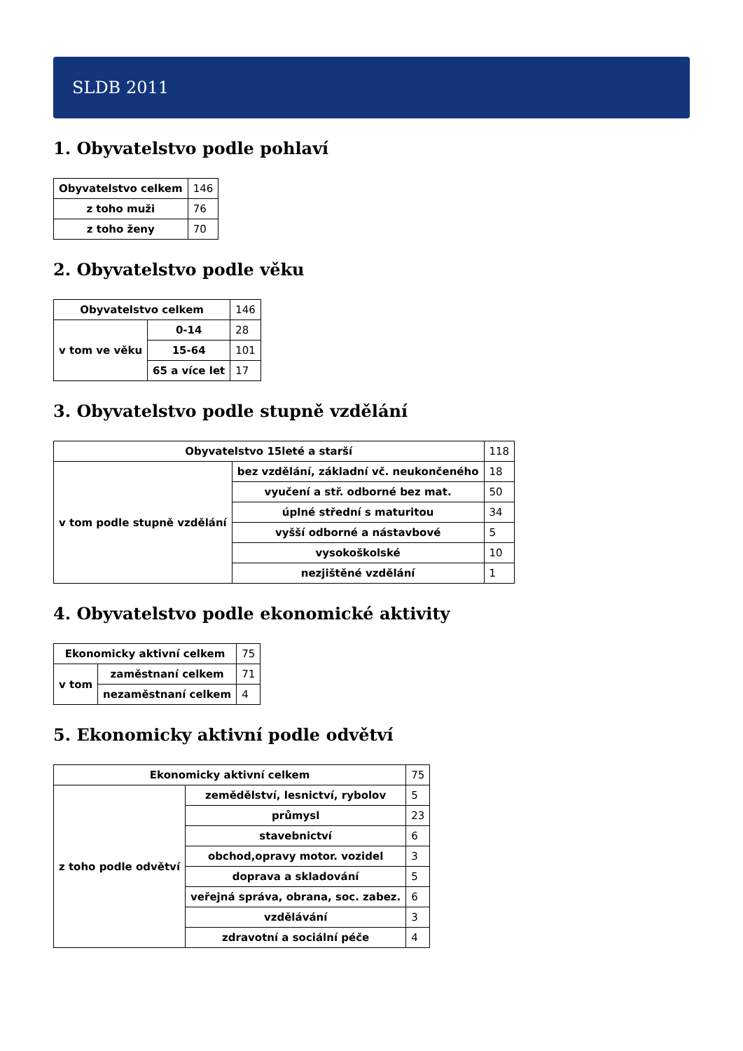SLDB 2011
1. Obyvatelstvo podle pohlaví
| Obyvatelstvo celkem | 146 |
| z toho muži | 76 |
| z toho ženy | 70 |
2. Obyvatelstvo podle věku
| Obyvatelstvo celkem | | 146 |
| v tom ve věku | 0-14 | 28 |
| | 15-64 | 101 |
| | 65 a více let | 17 |
3. Obyvatelstvo podle stupně vzdělání
| Obyvatelstvo 15leté a starší | | 118 |
| v tom podle stupně vzdělání | bez vzdělání, základní vč. neukončeného | 18 |
| | vyučení a stř. odborné bez mat. | 50 |
| | úplné střední s maturitou | 34 |
| | vyšší odborné a nástavbové | 5 |
| | vysokoškolské | 10 |
| | nezjištěné vzdělání | 1 |
4. Obyvatelstvo podle ekonomické aktivity
| Ekonomicky aktivní celkem | | 75 |
| v tom | zaměstnaní celkem | 71 |
| | nezaměstnaní celkem | 4 |
5. Ekonomicky aktivní podle odvětví
| Ekonomicky aktivní celkem | | 75 |
| z toho podle odvětví | zemědělství, lesnictví, rybolov | 5 |
| | průmysl | 23 |
| | stavebnictví | 6 |
| | obchod,opravy motor. vozidel | 3 |
| | doprava a skladování | 5 |
| | veřejná správa, obrana, soc. zabez. | 6 |
| | vzdělávání | 3 |
| | zdravotní a sociální péče | 4 |